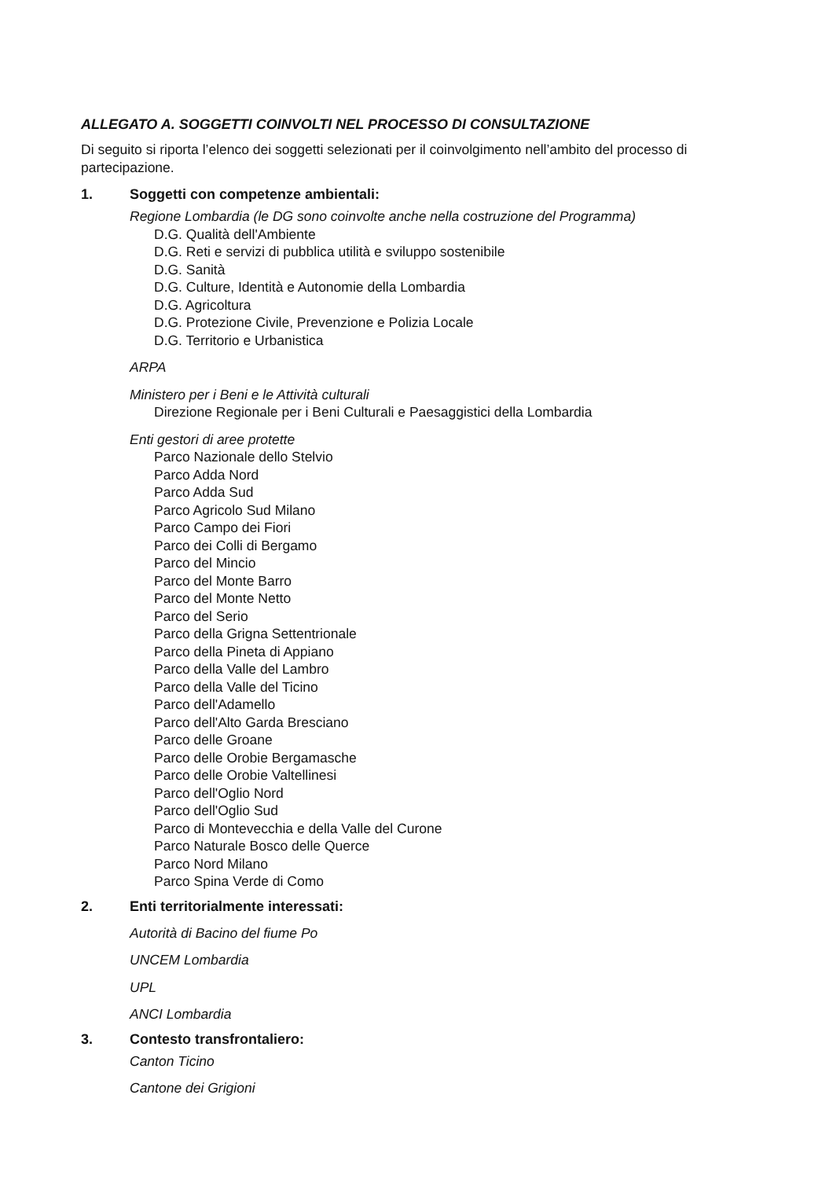ALLEGATO A. SOGGETTI COINVOLTI NEL PROCESSO DI CONSULTAZIONE
Di seguito si riporta l’elenco dei soggetti selezionati per il coinvolgimento nell’ambito del processo di partecipazione.
1. Soggetti con competenze ambientali:
Regione Lombardia (le DG sono coinvolte anche nella costruzione del Programma)
D.G. Qualità dell'Ambiente
D.G. Reti e servizi di pubblica utilità e sviluppo sostenibile
D.G. Sanità
D.G. Culture, Identità e Autonomie della Lombardia
D.G. Agricoltura
D.G. Protezione Civile, Prevenzione e Polizia Locale
D.G. Territorio e Urbanistica
ARPA
Ministero per i Beni e le Attività culturali
Direzione Regionale per i Beni Culturali e Paesaggistici della Lombardia
Enti gestori di aree protette
Parco Nazionale dello Stelvio
Parco Adda Nord
Parco Adda Sud
Parco Agricolo Sud Milano
Parco Campo dei Fiori
Parco dei Colli di Bergamo
Parco del Mincio
Parco del Monte Barro
Parco del Monte Netto
Parco del Serio
Parco della Grigna Settentrionale
Parco della Pineta di Appiano
Parco della Valle del Lambro
Parco della Valle del Ticino
Parco dell'Adamello
Parco dell'Alto Garda Bresciano
Parco delle Groane
Parco delle Orobie Bergamasche
Parco delle Orobie Valtellinesi
Parco dell'Oglio Nord
Parco dell'Oglio Sud
Parco di Montevecchia e della Valle del Curone
Parco Naturale Bosco delle Querce
Parco Nord Milano
Parco Spina Verde di Como
2. Enti territorialmente interessati:
Autorità di Bacino del fiume Po
UNCEM Lombardia
UPL
ANCI Lombardia
3. Contesto transfrontaliero:
Canton Ticino
Cantone dei Grigioni